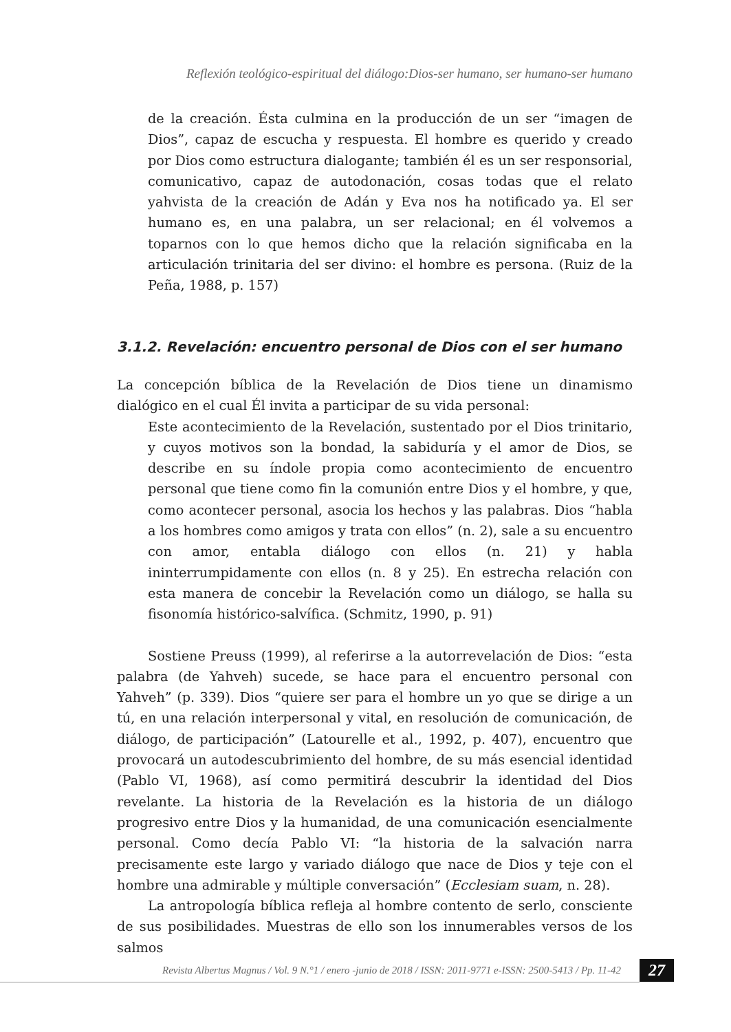Reflexión teológico-espiritual del diálogo:Dios-ser humano, ser humano-ser humano
de la creación. Ésta culmina en la producción de un ser “imagen de Dios”, capaz de escucha y respuesta. El hombre es querido y creado por Dios como estructura dialogante; también él es un ser responsorial, comunicativo, capaz de autodonación, cosas todas que el relato yahvista de la creación de Adán y Eva nos ha notificado ya. El ser humano es, en una palabra, un ser relacional; en él volvemos a toparnos con lo que hemos dicho que la relación significaba en la articulación trinitaria del ser divino: el hombre es persona. (Ruiz de la Peña, 1988, p. 157)
3.1.2. Revelación: encuentro personal de Dios con el ser humano
La concepción bíblica de la Revelación de Dios tiene un dinamismo dialógico en el cual Él invita a participar de su vida personal:
Este acontecimiento de la Revelación, sustentado por el Dios trinitario, y cuyos motivos son la bondad, la sabiduría y el amor de Dios, se describe en su índole propia como acontecimiento de encuentro personal que tiene como fin la comunión entre Dios y el hombre, y que, como acontecer personal, asocia los hechos y las palabras. Dios “habla a los hombres como amigos y trata con ellos” (n. 2), sale a su encuentro con amor, entabla diálogo con ellos (n. 21) y habla ininterrumpidamente con ellos (n. 8 y 25). En estrecha relación con esta manera de concebir la Revelación como un diálogo, se halla su fisonomía histórico-salvífica. (Schmitz, 1990, p. 91)
Sostiene Preuss (1999), al referirse a la autorrevelación de Dios: “esta palabra (de Yahveh) sucede, se hace para el encuentro personal con Yahveh” (p. 339). Dios “quiere ser para el hombre un yo que se dirige a un tú, en una relación interpersonal y vital, en resolución de comunicación, de diálogo, de participación” (Latourelle et al., 1992, p. 407), encuentro que provocará un autodescubrimiento del hombre, de su más esencial identidad (Pablo VI, 1968), así como permitirá descubrir la identidad del Dios revelante. La historia de la Revelación es la historia de un diálogo progresivo entre Dios y la humanidad, de una comunicación esencialmente personal. Como decía Pablo VI: “la historia de la salvación narra precisamente este largo y variado diálogo que nace de Dios y teje con el hombre una admirable y múltiple conversación” (Ecclesiam suam, n. 28).
La antropología bíblica refleja al hombre contento de serlo, consciente de sus posibilidades. Muestras de ello son los innumerables versos de los salmos
Revista Albertus Magnus / Vol. 9 N.°1 / enero -junio de 2018 / ISSN: 2011-9771 e-ISSN: 2500-5413 / Pp. 11-42
27